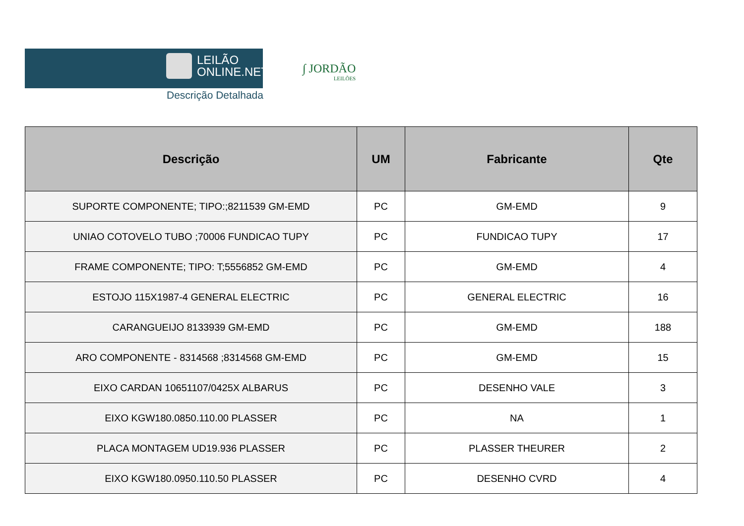LEILÃO
ONLINE.NET
Descrição Detalhada
∫ JORDÃO
LEILÕES
| Descrição | UM | Fabricante | Qte |
| --- | --- | --- | --- |
| SUPORTE COMPONENTE; TIPO:;8211539 GM-EMD | PC | GM-EMD | 9 |
| UNIAO COTOVELO TUBO ;70006 FUNDICAO TUPY | PC | FUNDICAO TUPY | 17 |
| FRAME COMPONENTE; TIPO: T;5556852 GM-EMD | PC | GM-EMD | 4 |
| ESTOJO 115X1987-4 GENERAL ELECTRIC | PC | GENERAL ELECTRIC | 16 |
| CARANGUEIJO 8133939 GM-EMD | PC | GM-EMD | 188 |
| ARO COMPONENTE - 8314568 ;8314568 GM-EMD | PC | GM-EMD | 15 |
| EIXO CARDAN 10651107/0425X ALBARUS | PC | DESENHO VALE | 3 |
| EIXO KGW180.0850.110.00 PLASSER | PC | NA | 1 |
| PLACA MONTAGEM UD19.936 PLASSER | PC | PLASSER THEURER | 2 |
| EIXO KGW180.0950.110.50 PLASSER | PC | DESENHO CVRD | 4 |